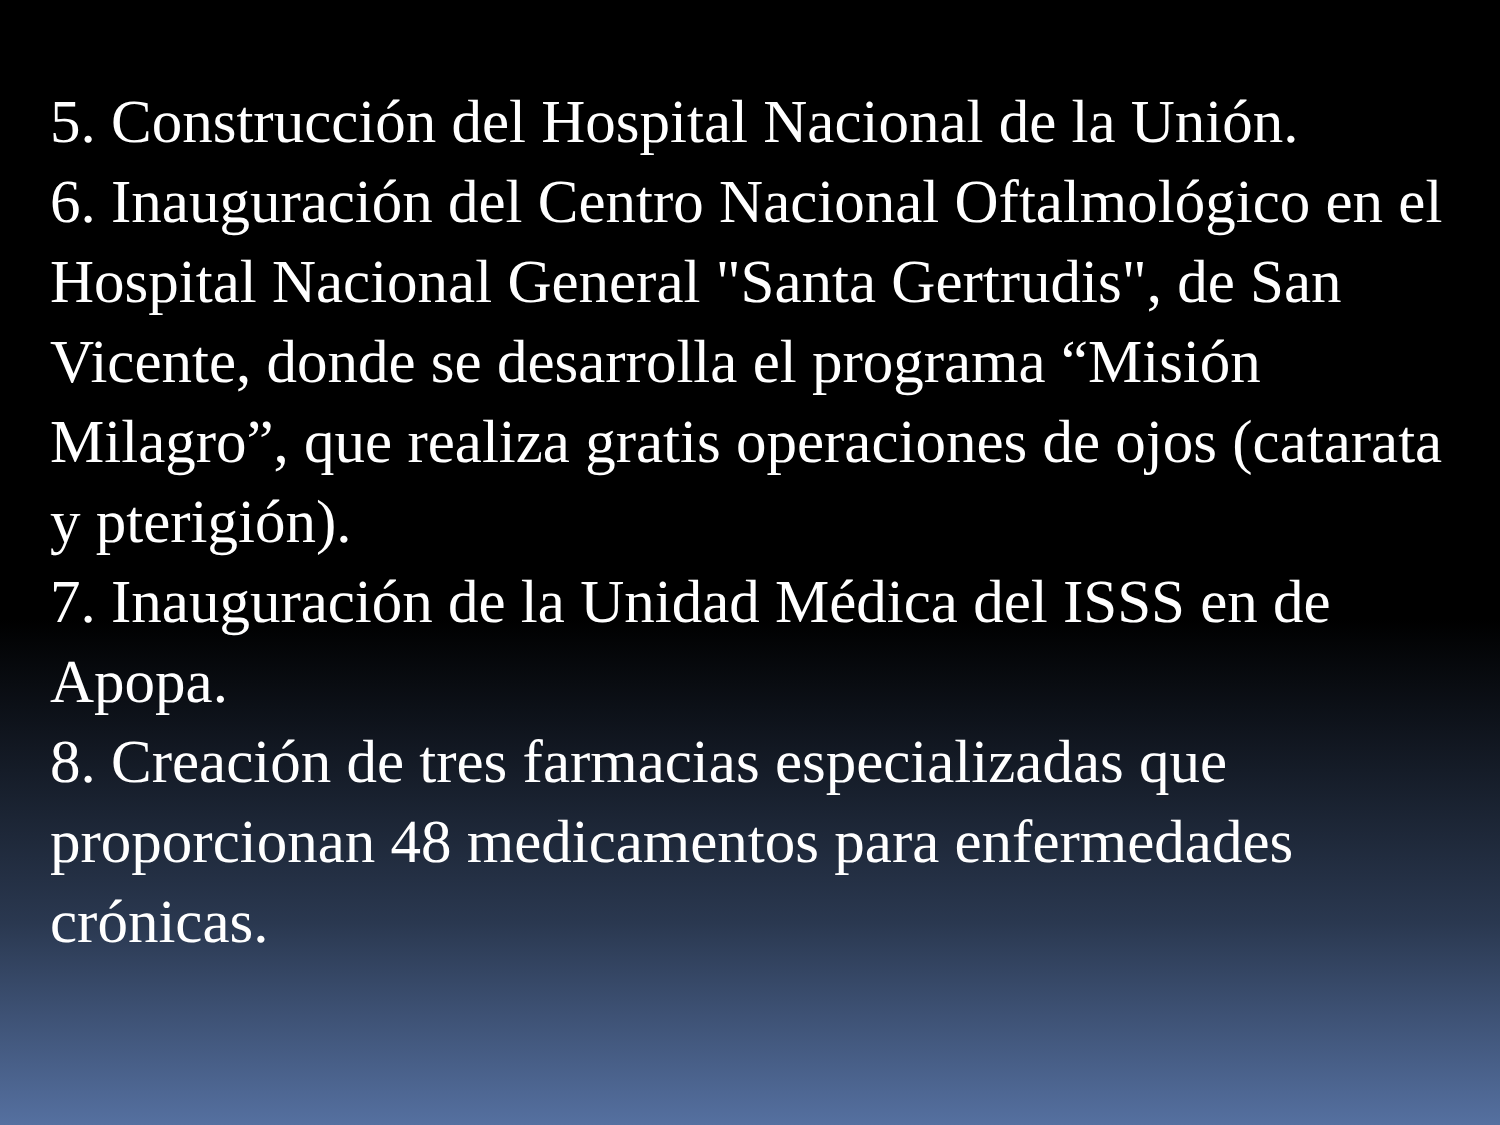5. Construcción del Hospital Nacional de la Unión.
6. Inauguración del Centro Nacional Oftalmológico en el Hospital Nacional General "Santa Gertrudis", de San Vicente, donde se desarrolla el programa “Misión Milagro”, que realiza gratis operaciones de ojos (catarata y pterigión).
7. Inauguración de la Unidad Médica del ISSS en de Apopa.
8. Creación de tres farmacias especializadas que proporcionan 48 medicamentos para enfermedades crónicas.